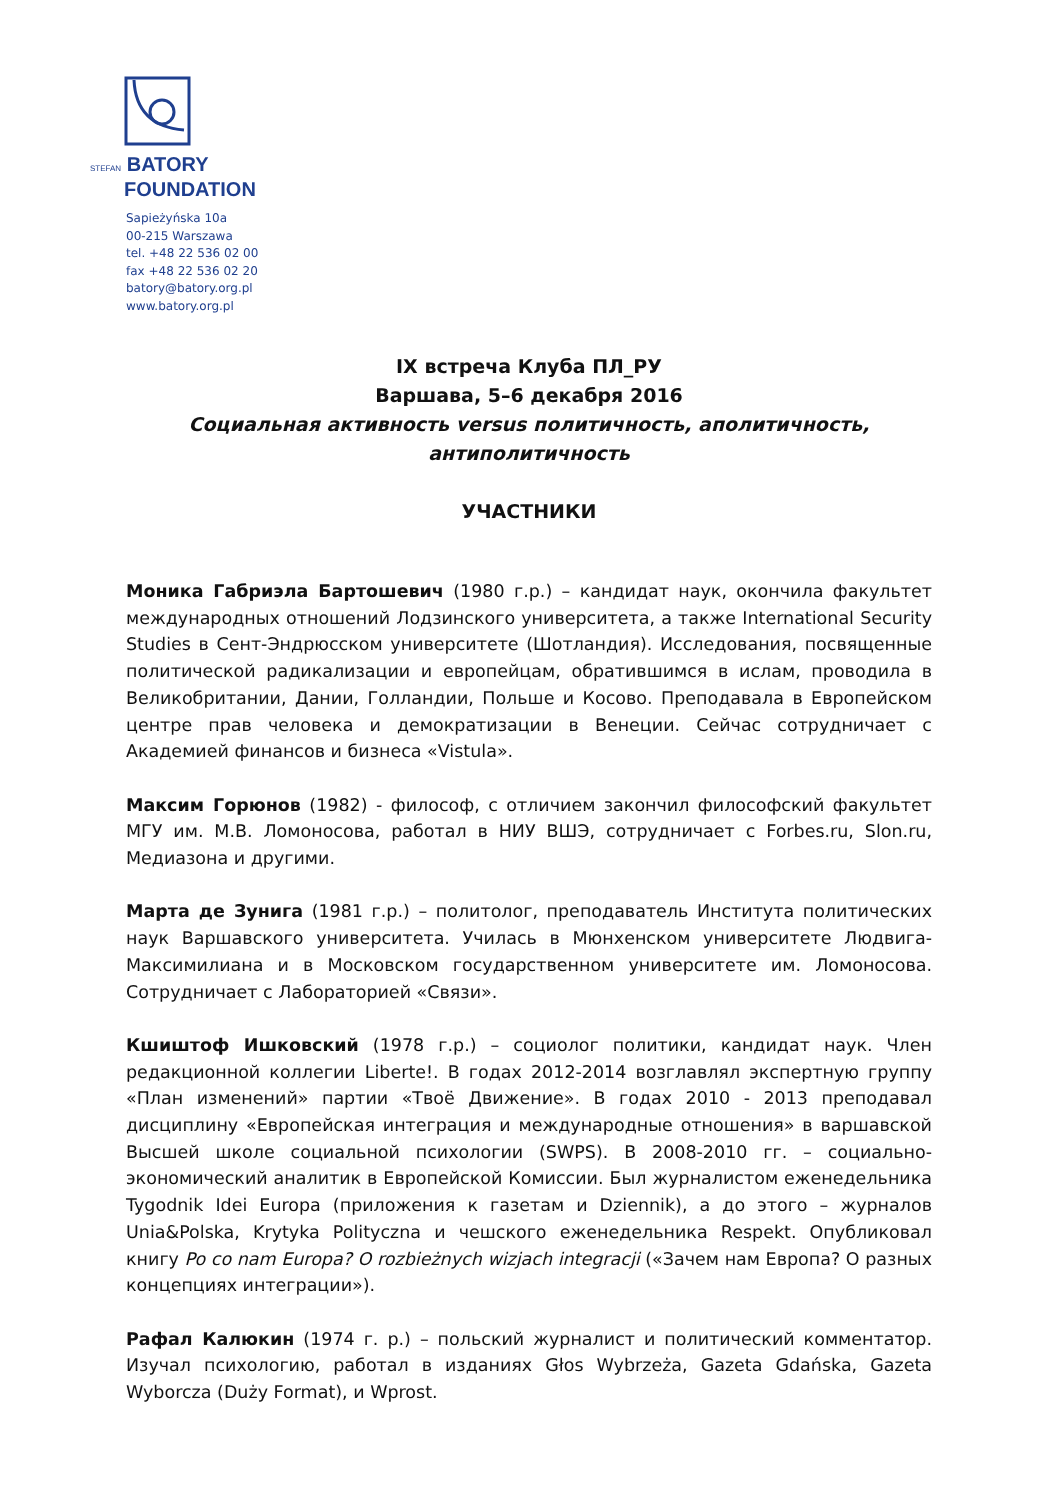STEFAN BATORY
FOUNDATION
Sapieżyńska 10a
00-215 Warszawa
tel. +48 22 536 02 00
fax +48 22 536 02 20
batory@batory.org.pl
www.batory.org.pl
IX встреча Клуба ПЛ_РУ
Варшава, 5–6 декабря 2016
Социальная активность versus политичность, аполитичность, антиполитичность
УЧАСТНИКИ
Моника Габриэла Бартошевич (1980 г.р.) – кандидат наук, окончила факультет международных отношений Лодзинского университета, а также International Security Studies в Сент-Эндрюсском университете (Шотландия). Исследования, посвященные политической радикализации и европейцам, обратившимся в ислам, проводила в Великобритании, Дании, Голландии, Польше и Косово. Преподавала в Европейском центре прав человека и демократизации в Венеции. Сейчас сотрудничает с Академией финансов и бизнеса «Vistula».
Максим Горюнов (1982) - философ, с отличием закончил философский факультет МГУ им. М.В. Ломоносова, работал в НИУ ВШЭ, сотрудничает с Forbes.ru, Slon.ru, Медиазона и другими.
Марта де Зунига (1981 г.р.) – политолог, преподаватель Института политических наук Варшавского университета. Училась в Мюнхенском университете Людвига-Максимилиана и в Московском государственном университете им. Ломоносова. Сотрудничает с Лабораторией «Связи».
Кшиштоф Ишковский (1978 г.р.) – социолог политики, кандидат наук. Член редакционной коллегии Liberte!. В годах 2012-2014 возглавлял экспертную группу «План изменений» партии «Твоё Движение». В годах 2010 - 2013 преподавал дисциплину «Европейская интеграция и международные отношения» в варшавской Высшей школе социальной психологии (SWPS). В 2008-2010 гг. – социально-экономический аналитик в Европейской Комиссии. Был журналистом еженедельника Tygodnik Idei Europa (приложения к газетам и Dziennik), а до этого – журналов Unia&Polska, Krytyka Polityczna и чешского еженедельника Respekt. Опубликовал книгу Po co nam Europa? O rozbieżnych wizjach integracji («Зачем нам Европа? О разных концепциях интеграции»).
Рафал Калюкин (1974 г. р.) – польский журналист и политический комментатор. Изучал психологию, работал в изданиях Głos Wybrzeża, Gazeta Gdańska, Gazeta Wyborcza (Duży Format), и Wprost.